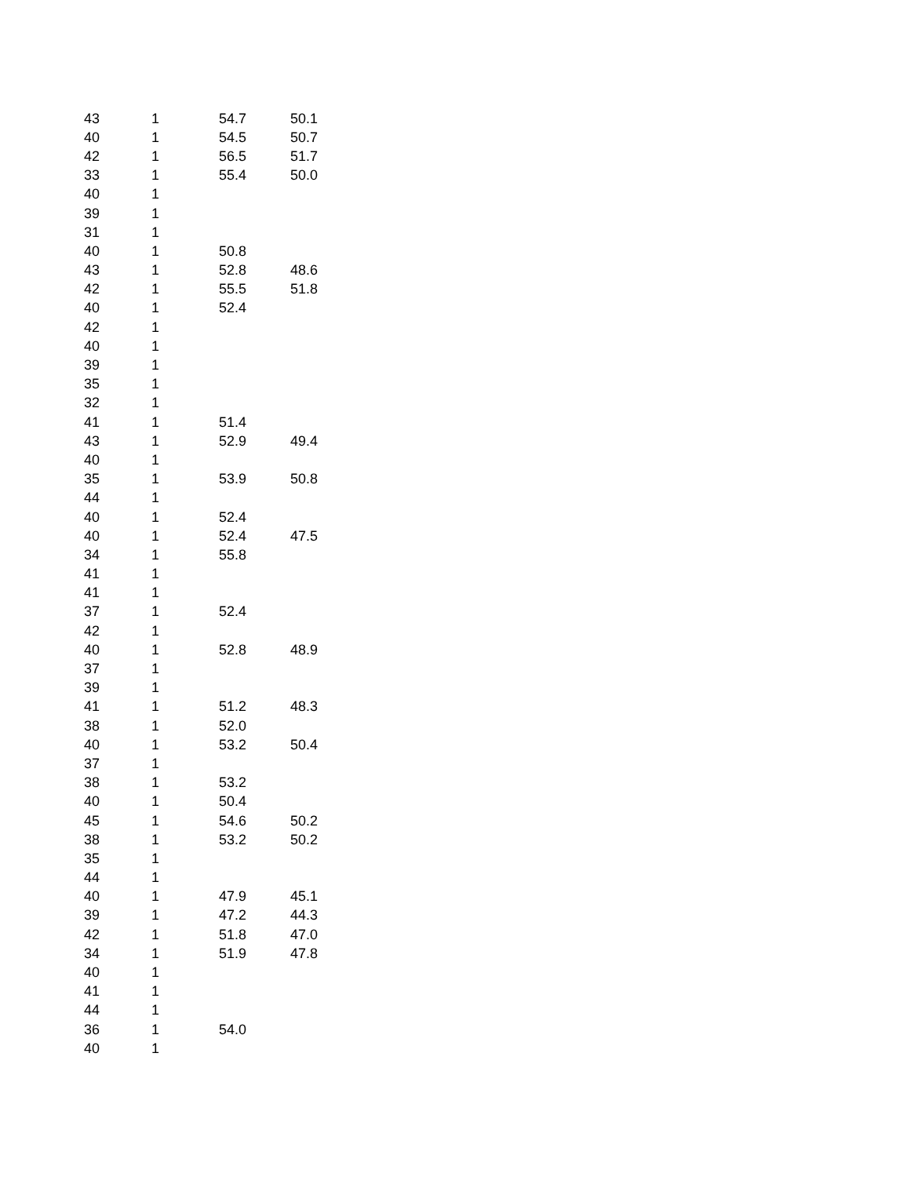| 43 | 1 | 54.7 | 50.1 |
| 40 | 1 | 54.5 | 50.7 |
| 42 | 1 | 56.5 | 51.7 |
| 33 | 1 | 55.4 | 50.0 |
| 40 | 1 | | |
| 39 | 1 | | |
| 31 | 1 | | |
| 40 | 1 | 50.8 | |
| 43 | 1 | 52.8 | 48.6 |
| 42 | 1 | 55.5 | 51.8 |
| 40 | 1 | 52.4 | |
| 42 | 1 | | |
| 40 | 1 | | |
| 39 | 1 | | |
| 35 | 1 | | |
| 32 | 1 | | |
| 41 | 1 | 51.4 | |
| 43 | 1 | 52.9 | 49.4 |
| 40 | 1 | | |
| 35 | 1 | 53.9 | 50.8 |
| 44 | 1 | | |
| 40 | 1 | 52.4 | |
| 40 | 1 | 52.4 | 47.5 |
| 34 | 1 | 55.8 | |
| 41 | 1 | | |
| 41 | 1 | | |
| 37 | 1 | 52.4 | |
| 42 | 1 | | |
| 40 | 1 | 52.8 | 48.9 |
| 37 | 1 | | |
| 39 | 1 | | |
| 41 | 1 | 51.2 | 48.3 |
| 38 | 1 | 52.0 | |
| 40 | 1 | 53.2 | 50.4 |
| 37 | 1 | | |
| 38 | 1 | 53.2 | |
| 40 | 1 | 50.4 | |
| 45 | 1 | 54.6 | 50.2 |
| 38 | 1 | 53.2 | 50.2 |
| 35 | 1 | | |
| 44 | 1 | | |
| 40 | 1 | 47.9 | 45.1 |
| 39 | 1 | 47.2 | 44.3 |
| 42 | 1 | 51.8 | 47.0 |
| 34 | 1 | 51.9 | 47.8 |
| 40 | 1 | | |
| 41 | 1 | | |
| 44 | 1 | | |
| 36 | 1 | 54.0 | |
| 40 | 1 | | |